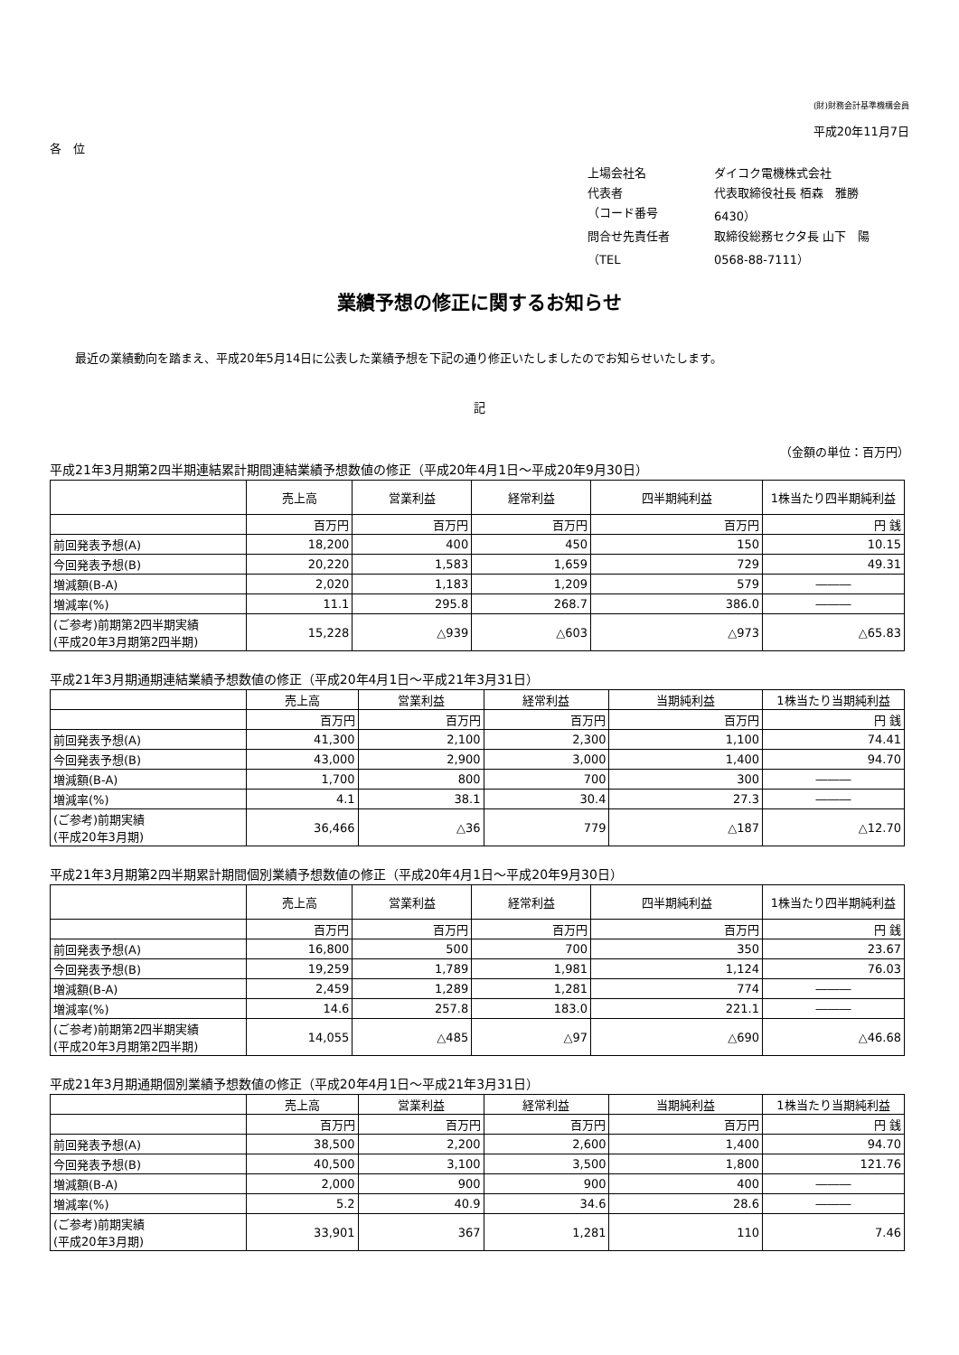(財)財務会計基準機構会員
平成20年11月7日
各　位
上場会社名
ダイコク電機株式会社
代表者
代表取締役社長 栢森　雅勝
（コード番号
6430）
問合せ先責任者
取締役総務セクタ長 山下　陽
（TEL
0568-88-7111）
業績予想の修正に関するお知らせ
最近の業績動向を踏まえ、平成20年5月14日に公表した業績予想を下記の通り修正いたしましたのでお知らせいたします。
記
（金額の単位：百万円）
平成21年3月期第2四半期連結累計期間連結業績予想数値の修正（平成20年4月1日～平成20年9月30日）
| | 売上高 | 営業利益 | 経常利益 | 四半期純利益 | 1株当たり四半期純利益 |
| --- | --- | --- | --- | --- | --- |
| | 百万円 | 百万円 | 百万円 | 百万円 | 円 銭 |
| 前回発表予想(A) | 18,200 | 400 | 450 | 150 | 10.15 |
| 今回発表予想(B) | 20,220 | 1,583 | 1,659 | 729 | 49.31 |
| 増減額(B-A) | 2,020 | 1,183 | 1,209 | 579 | ――― |
| 増減率(%) | 11.1 | 295.8 | 268.7 | 386.0 | ――― |
| (ご参考)前期第2四半期実績 (平成20年3月期第2四半期) | 15,228 | △939 | △603 | △973 | △65.83 |
平成21年3月期通期連結業績予想数値の修正（平成20年4月1日～平成21年3月31日）
| | 売上高 | 営業利益 | 経常利益 | 当期純利益 | 1株当たり当期純利益 |
| --- | --- | --- | --- | --- | --- |
| | 百万円 | 百万円 | 百万円 | 百万円 | 円 銭 |
| 前回発表予想(A) | 41,300 | 2,100 | 2,300 | 1,100 | 74.41 |
| 今回発表予想(B) | 43,000 | 2,900 | 3,000 | 1,400 | 94.70 |
| 増減額(B-A) | 1,700 | 800 | 700 | 300 | ――― |
| 増減率(%) | 4.1 | 38.1 | 30.4 | 27.3 | ――― |
| (ご参考)前期実績 (平成20年3月期) | 36,466 | △36 | 779 | △187 | △12.70 |
平成21年3月期第2四半期累計期間個別業績予想数値の修正（平成20年4月1日～平成20年9月30日）
| | 売上高 | 営業利益 | 経常利益 | 四半期純利益 | 1株当たり四半期純利益 |
| --- | --- | --- | --- | --- | --- |
| | 百万円 | 百万円 | 百万円 | 百万円 | 円 銭 |
| 前回発表予想(A) | 16,800 | 500 | 700 | 350 | 23.67 |
| 今回発表予想(B) | 19,259 | 1,789 | 1,981 | 1,124 | 76.03 |
| 増減額(B-A) | 2,459 | 1,289 | 1,281 | 774 | ――― |
| 増減率(%) | 14.6 | 257.8 | 183.0 | 221.1 | ――― |
| (ご参考)前期第2四半期実績 (平成20年3月期第2四半期) | 14,055 | △485 | △97 | △690 | △46.68 |
平成21年3月期通期個別業績予想数値の修正（平成20年4月1日～平成21年3月31日）
| | 売上高 | 営業利益 | 経常利益 | 当期純利益 | 1株当たり当期純利益 |
| --- | --- | --- | --- | --- | --- |
| | 百万円 | 百万円 | 百万円 | 百万円 | 円 銭 |
| 前回発表予想(A) | 38,500 | 2,200 | 2,600 | 1,400 | 94.70 |
| 今回発表予想(B) | 40,500 | 3,100 | 3,500 | 1,800 | 121.76 |
| 増減額(B-A) | 2,000 | 900 | 900 | 400 | ――― |
| 増減率(%) | 5.2 | 40.9 | 34.6 | 28.6 | ――― |
| (ご参考)前期実績 (平成20年3月期) | 33,901 | 367 | 1,281 | 110 | 7.46 |